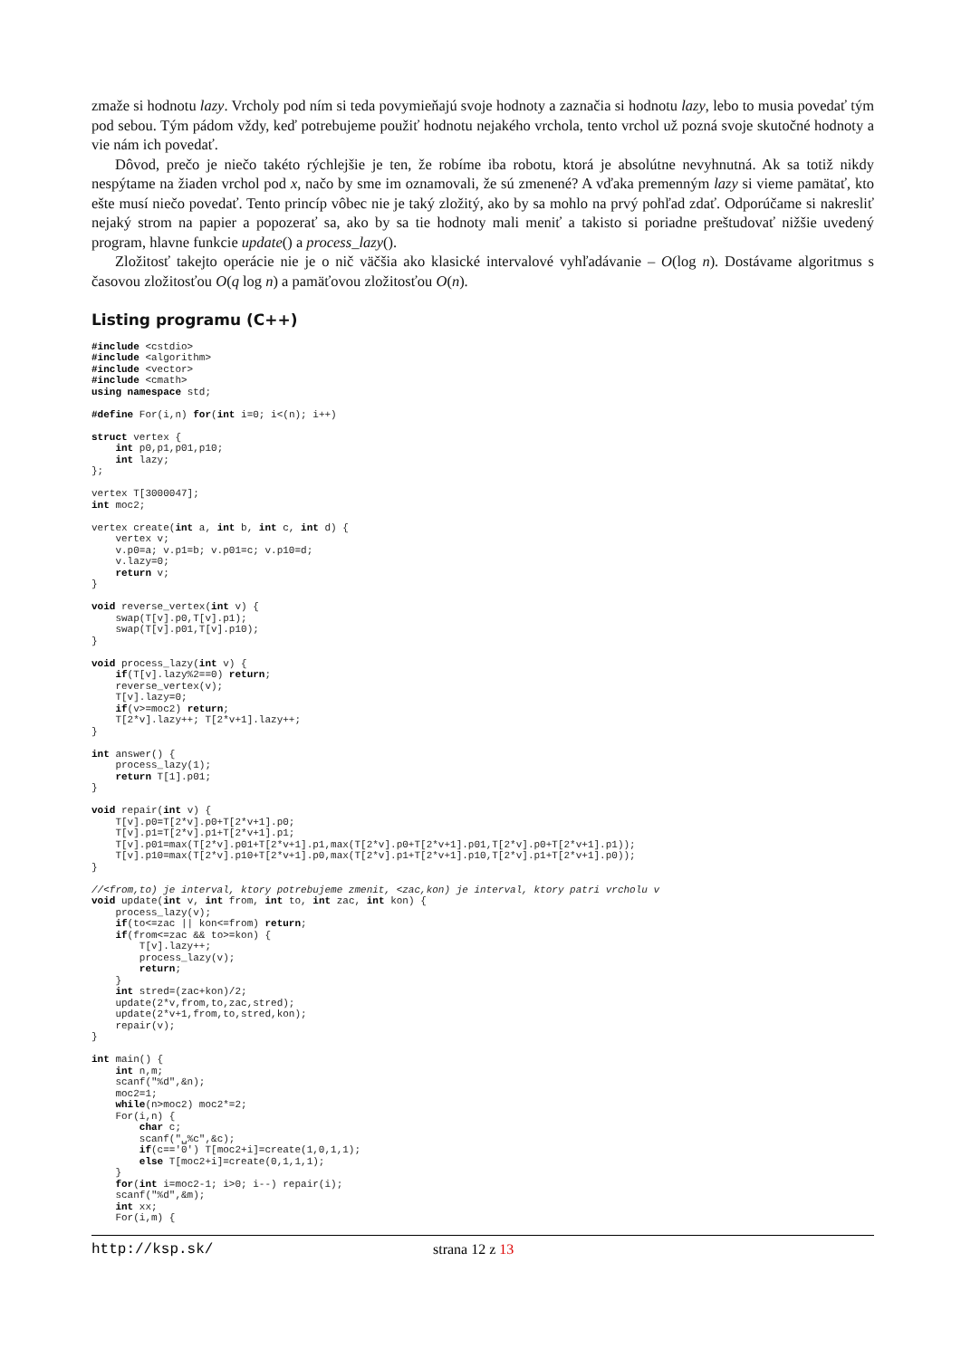zmaže si hodnotu lazy. Vrcholy pod ním si teda povymieňajú svoje hodnoty a zaznačia si hodnotu lazy, lebo to musia povedať tým pod sebou. Tým pádom vždy, keď potrebujeme použiť hodnotu nejakého vrchola, tento vrchol už pozná svoje skutočné hodnoty a vie nám ich povedať.
Dôvod, prečo je niečo takéto rýchlejšie je ten, že robíme iba robotu, ktorá je absolútne nevyhnutná. Ak sa totiž nikdy nespýtame na žiaden vrchol pod x, načo by sme im oznamovali, že sú zmenené? A vďaka premenným lazy si vieme pamätať, kto ešte musí niečo povedať. Tento princíp vôbec nie je taký zložitý, ako by sa mohlo na prvý pohľad zdať. Odporúčame si nakresliť nejaký strom na papier a popozerať sa, ako by sa tie hodnoty mali meniť a takisto si poriadne preštudovať nižšie uvedený program, hlavne funkcie update() a process_lazy().
Zložitosť takejto operácie nie je o nič väčšia ako klasické intervalové vyhľadávanie – O(log n). Dostávame algoritmus s časovou zložitosťou O(q log n) a pamäťovou zložitosťou O(n).
Listing programu (C++)
#include <cstdio>
#include <algorithm>
#include <vector>
#include <cmath>
using namespace std;

#define For(i,n) for(int i=0; i<(n); i++)

struct vertex {
    int p0,p1,p01,p10;
    int lazy;
};

vertex T[3000047];
int moc2;

vertex create(int a, int b, int c, int d) {
    vertex v;
    v.p0=a; v.p1=b; v.p01=c; v.p10=d;
    v.lazy=0;
    return v;
}

void reverse_vertex(int v) {
    swap(T[v].p0,T[v].p1);
    swap(T[v].p01,T[v].p10);
}

void process_lazy(int v) {
    if(T[v].lazy%2==0) return;
    reverse_vertex(v);
    T[v].lazy=0;
    if(v>=moc2) return;
    T[2*v].lazy++; T[2*v+1].lazy++;
}

int answer() {
    process_lazy(1);
    return T[1].p01;
}

void repair(int v) {
    T[v].p0=T[2*v].p0+T[2*v+1].p0;
    T[v].p1=T[2*v].p1+T[2*v+1].p1;
    T[v].p01=max(T[2*v].p01+T[2*v+1].p1,max(T[2*v].p0+T[2*v+1].p01,T[2*v].p0+T[2*v+1].p1));
    T[v].p10=max(T[2*v].p10+T[2*v+1].p0,max(T[2*v].p1+T[2*v+1].p10,T[2*v].p1+T[2*v+1].p0));
}

//<from,to) je interval, ktory potrebujeme zmenit, <zac,kon) je interval, ktory patri vrcholu v
void update(int v, int from, int to, int zac, int kon) {
    process_lazy(v);
    if(to<=zac || kon<=from) return;
    if(from<=zac && to>=kon) {
        T[v].lazy++;
        process_lazy(v);
        return;
    }
    int stred=(zac+kon)/2;
    update(2*v,from,to,zac,stred);
    update(2*v+1,from,to,stred,kon);
    repair(v);
}

int main() {
    int n,m;
    scanf("%d",&n);
    moc2=1;
    while(n>moc2) moc2*=2;
    For(i,n) {
        char c;
        scanf("␣%c",&c);
        if(c=='0') T[moc2+i]=create(1,0,1,1);
        else T[moc2+i]=create(0,1,1,1);
    }
    for(int i=moc2-1; i>0; i--) repair(i);
    scanf("%d",&m);
    int xx;
    For(i,m) {
http://ksp.sk/ strana 12 z 13